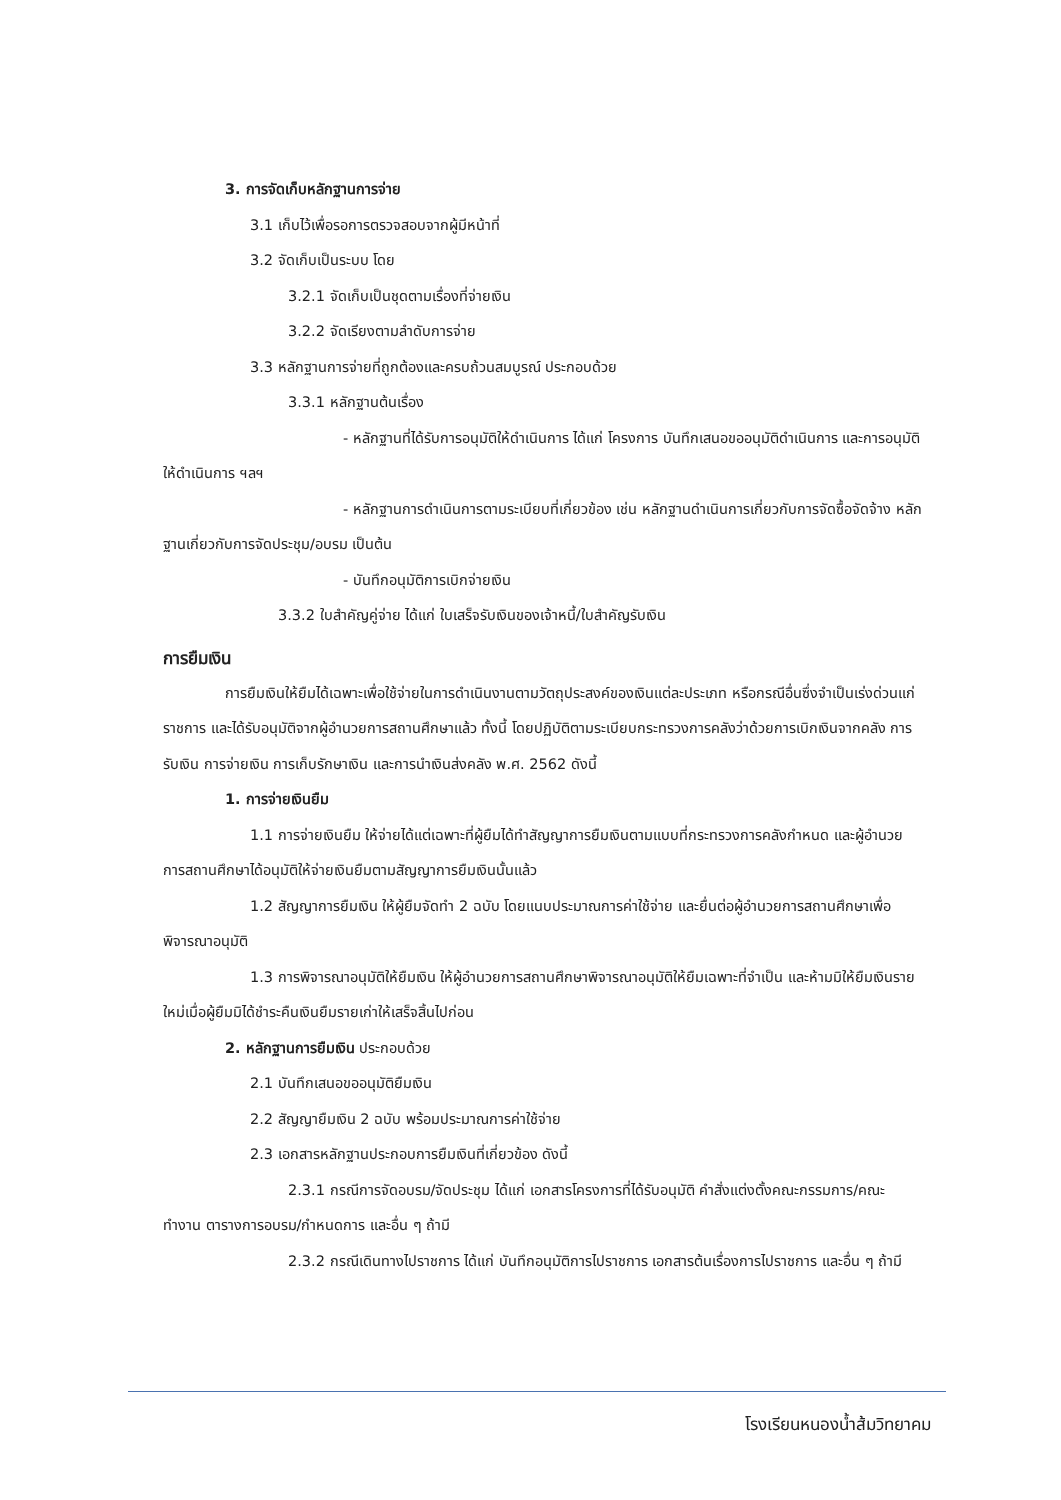3. การจัดเก็บหลักฐานการจ่าย
3.1 เก็บไว้เพื่อรอการตรวจสอบจากผู้มีหน้าที่
3.2 จัดเก็บเป็นระบบ โดย
3.2.1 จัดเก็บเป็นชุดตามเรื่องที่จ่ายเงิน
3.2.2 จัดเรียงตามลำดับการจ่าย
3.3 หลักฐานการจ่ายที่ถูกต้องและครบถ้วนสมบูรณ์ ประกอบด้วย
3.3.1 หลักฐานต้นเรื่อง
- หลักฐานที่ได้รับการอนุมัติให้ดำเนินการ ได้แก่ โครงการ บันทึกเสนอขออนุมัติดำเนินการ และการอนุมัติให้ดำเนินการ ฯลฯ
- หลักฐานการดำเนินการตามระเบียบที่เกี่ยวข้อง เช่น หลักฐานดำเนินการเกี่ยวกับการจัดซื้อจัดจ้าง หลักฐานเกี่ยวกับการจัดประชุม/อบรม เป็นต้น
- บันทึกอนุมัติการเบิกจ่ายเงิน
3.3.2 ใบสำคัญคู่จ่าย ได้แก่ ใบเสร็จรับเงินของเจ้าหนี้/ใบสำคัญรับเงิน
การยืมเงิน
การยืมเงินให้ยืมได้เฉพาะเพื่อใช้จ่ายในการดำเนินงานตามวัตถุประสงค์ของเงินแต่ละประเภท หรือกรณีอื่นซึ่งจำเป็นเร่งด่วนแก่ราชการ และได้รับอนุมัติจากผู้อำนวยการสถานศึกษาแล้ว ทั้งนี้ โดยปฏิบัติตามระเบียบกระทรวงการคลังว่าด้วยการเบิกเงินจากคลัง การรับเงิน การจ่ายเงิน การเก็บรักษาเงิน และการนำเงินส่งคลัง พ.ศ. 2562 ดังนี้
1. การจ่ายเงินยืม
1.1 การจ่ายเงินยืม ให้จ่ายได้แต่เฉพาะที่ผู้ยืมได้ทำสัญญาการยืมเงินตามแบบที่กระทรวงการคลังกำหนด และผู้อำนวยการสถานศึกษาได้อนุมัติให้จ่ายเงินยืมตามสัญญาการยืมเงินนั้นแล้ว
1.2 สัญญาการยืมเงิน ให้ผู้ยืมจัดทำ 2 ฉบับ โดยแนบประมาณการค่าใช้จ่าย และยื่นต่อผู้อำนวยการสถานศึกษาเพื่อพิจารณาอนุมัติ
1.3 การพิจารณาอนุมัติให้ยืมเงิน ให้ผู้อำนวยการสถานศึกษาพิจารณาอนุมัติให้ยืมเฉพาะที่จำเป็น และห้ามมิให้ยืมเงินรายใหม่เมื่อผู้ยืมมิได้ชำระคืนเงินยืมรายเก่าให้เสร็จสิ้นไปก่อน
2. หลักฐานการยืมเงิน ประกอบด้วย
2.1 บันทึกเสนอขออนุมัติยืมเงิน
2.2 สัญญายืมเงิน 2 ฉบับ พร้อมประมาณการค่าใช้จ่าย
2.3 เอกสารหลักฐานประกอบการยืมเงินที่เกี่ยวข้อง ดังนี้
2.3.1 กรณีการจัดอบรม/จัดประชุม ได้แก่ เอกสารโครงการที่ได้รับอนุมัติ คำสั่งแต่งตั้งคณะกรรมการ/คณะทำงาน ตารางการอบรม/กำหนดการ และอื่น ๆ ถ้ามี
2.3.2 กรณีเดินทางไปราชการ ได้แก่ บันทึกอนุมัติการไปราชการ เอกสารต้นเรื่องการไปราชการ และอื่น ๆ ถ้ามี
โรงเรียนหนองน้ำส้มวิทยาคม